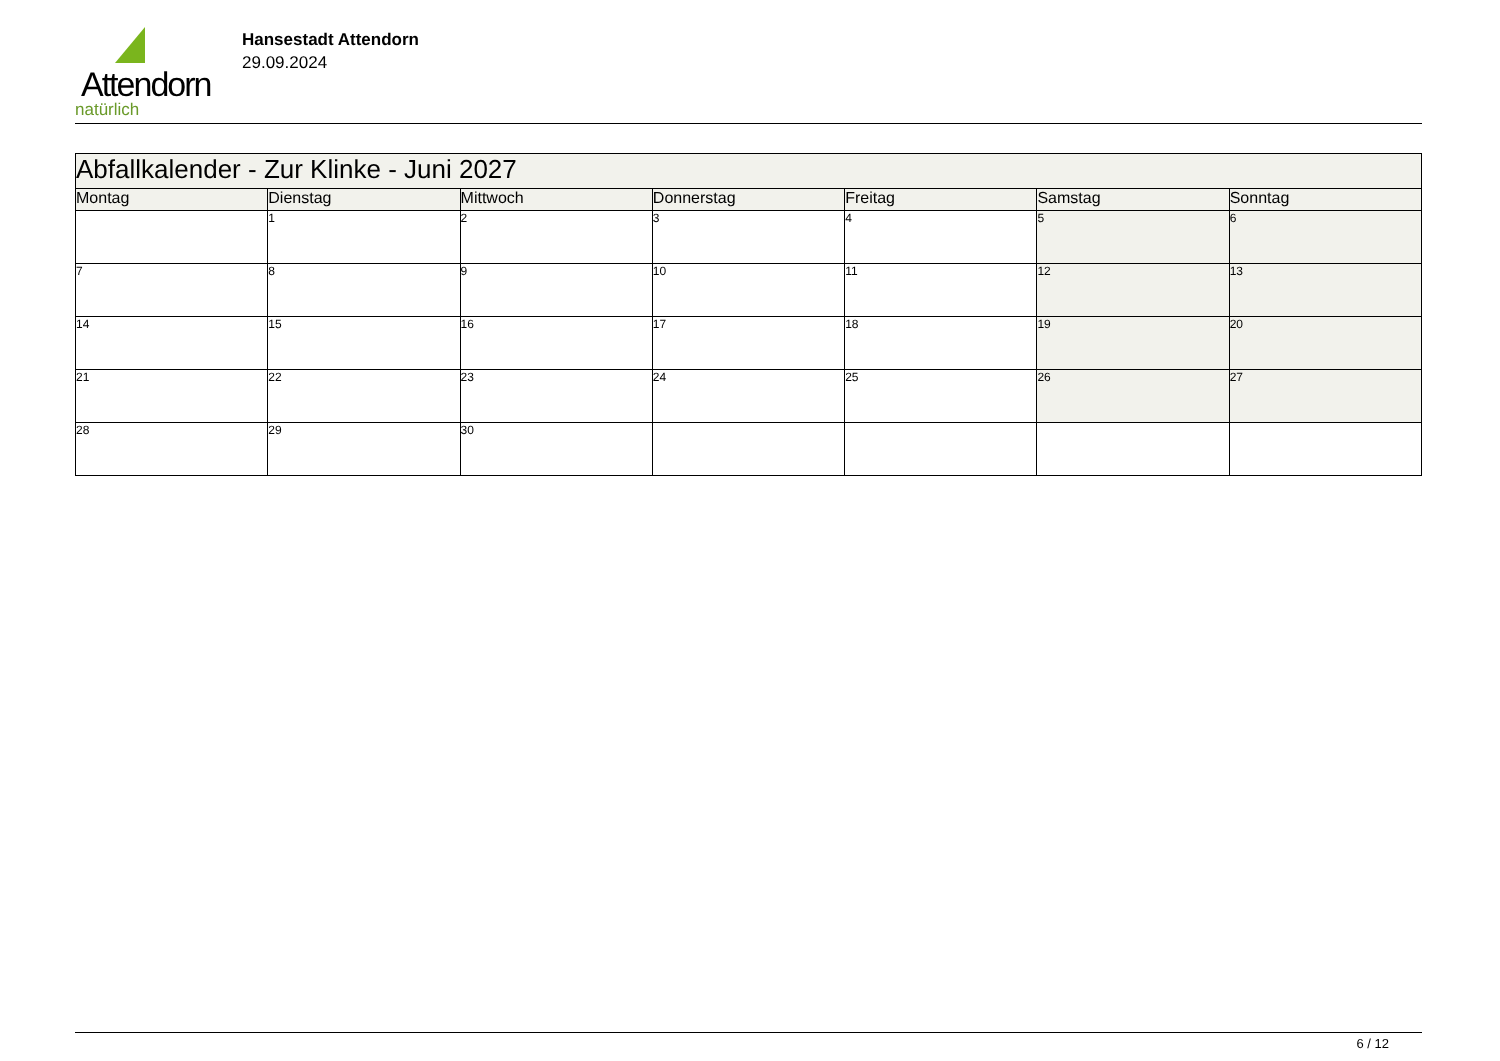Attendorn
natürlich
Hansestadt Attendorn
29.09.2024
| Abfallkalender - Zur Klinke - Juni 2027 | | | | | | |
| Montag | Dienstag | Mittwoch | Donnerstag | Freitag | Samstag | Sonntag |
| | 1 | 2 | 3 | 4 | 5 | 6 |
| 7 | 8 | 9 | 10 | 11 | 12 | 13 |
| 14 | 15 | 16 | 17 | 18 | 19 | 20 |
| 21 | 22 | 23 | 24 | 25 | 26 | 27 |
| 28 | 29 | 30 | | | | |
6 / 12